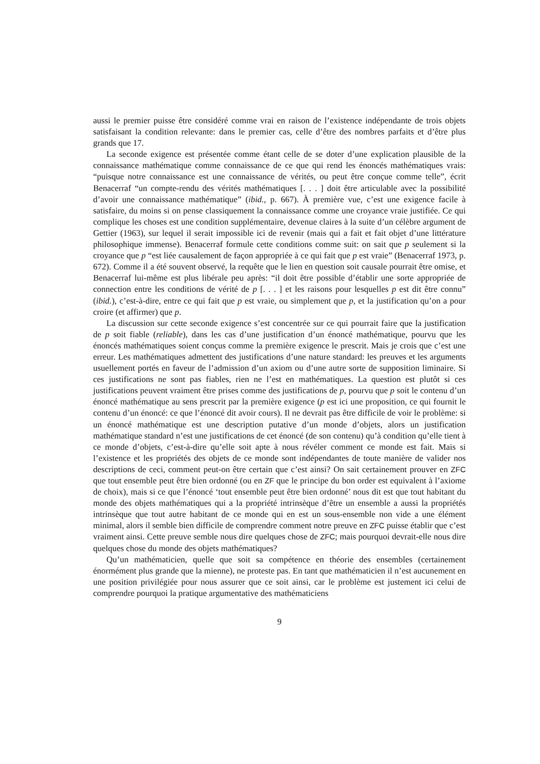aussi le premier puisse être considéré comme vrai en raison de l’existence indépendante de trois objets satisfaisant la condition relevante: dans le premier cas, celle d’être des nombres parfaits et d’être plus grands que 17.
La seconde exigence est présentée comme étant celle de se doter d’une explication plausible de la connaissance mathématique comme connaissance de ce que qui rend les énoncés mathématiques vrais: “puisque notre connaissance est une connaissance de vérités, ou peut être conçue comme telle”, écrit Benacerraf “un compte-rendu des vérités mathématiques [. . . ] doit être articulable avec la possibilité d’avoir une connaissance mathématique” (ibid., p. 667). À première vue, c’est une exigence facile à satisfaire, du moins si on pense classiquement la connaissance comme une croyance vraie justifiée. Ce qui complique les choses est une condition supplémentaire, devenue claires à la suite d’un célèbre argument de Gettier (1963), sur lequel il serait impossible ici de revenir (mais qui a fait et fait objet d’une littérature philosophique immense). Benacerraf formule cette conditions comme suit: on sait que p seulement si la croyance que p “est liée causalement de façon appropriée à ce qui fait que p est vraie” (Benacerraf 1973, p. 672). Comme il a été souvent observé, la requête que le lien en question soit causale pourrait être omise, et Benacerraf lui-même est plus libérale peu après: “il doit être possible d’établir une sorte appropriée de connection entre les conditions de vérité de p [. . . ] et les raisons pour lesquelles p est dit être connu” (ibid.), c’est-à-dire, entre ce qui fait que p est vraie, ou simplement que p, et la justification qu’on a pour croire (et affirmer) que p.
La discussion sur cette seconde exigence s’est concentrée sur ce qui pourrait faire que la justification de p soit fiable (reliable), dans les cas d’une justification d’un énoncé mathématique, pourvu que les énoncés mathématiques soient conçus comme la première exigence le prescrit. Mais je crois que c’est une erreur. Les mathématiques admettent des justifications d’une nature standard: les preuves et les arguments usuellement portés en faveur de l’admission d’un axiom ou d’une autre sorte de supposition liminaire. Si ces justifications ne sont pas fiables, rien ne l’est en mathématiques. La question est plutôt si ces justifications peuvent vraiment être prises comme des justifications de p, pourvu que p soit le contenu d’un énoncé mathématique au sens prescrit par la première exigence (p est ici une proposition, ce qui fournit le contenu d’un énoncé: ce que l’énoncé dit avoir cours). Il ne devrait pas être difficile de voir le problème: si un énoncé mathématique est une description putative d’un monde d’objets, alors un justification mathématique standard n’est une justifications de cet énoncé (de son contenu) qu’à condition qu’elle tient à ce monde d’objets, c’est-à-dire qu’elle soit apte à nous révéler comment ce monde est fait. Mais si l’existence et les propriétés des objets de ce monde sont indépendantes de toute manière de valider nos descriptions de ceci, comment peut-on être certain que c’est ainsi? On sait certainement prouver en ZFC que tout ensemble peut être bien ordonné (ou en ZF que le principe du bon order est equivalent à l’axiome de choix), mais si ce que l’énoncé ‘tout ensemble peut être bien ordonné’ nous dit est que tout habitant du monde des objets mathématiques qui a la propriété intrinsèque d’être un ensemble a aussi la propriétés intrinsèque que tout autre habitant de ce monde qui en est un sous-ensemble non vide a une élément minimal, alors il semble bien difficile de comprendre comment notre preuve en ZFC puisse établir que c’est vraiment ainsi. Cette preuve semble nous dire quelques chose de ZFC; mais pourquoi devrait-elle nous dire quelques chose du monde des objets mathématiques?
Qu’un mathématicien, quelle que soit sa compétence en théorie des ensembles (certainement énormément plus grande que la mienne), ne proteste pas. En tant que mathématicien il n’est aucunement en une position privilégiée pour nous assurer que ce soit ainsi, car le problème est justement ici celui de comprendre pourquoi la pratique argumentative des mathématiciens
9